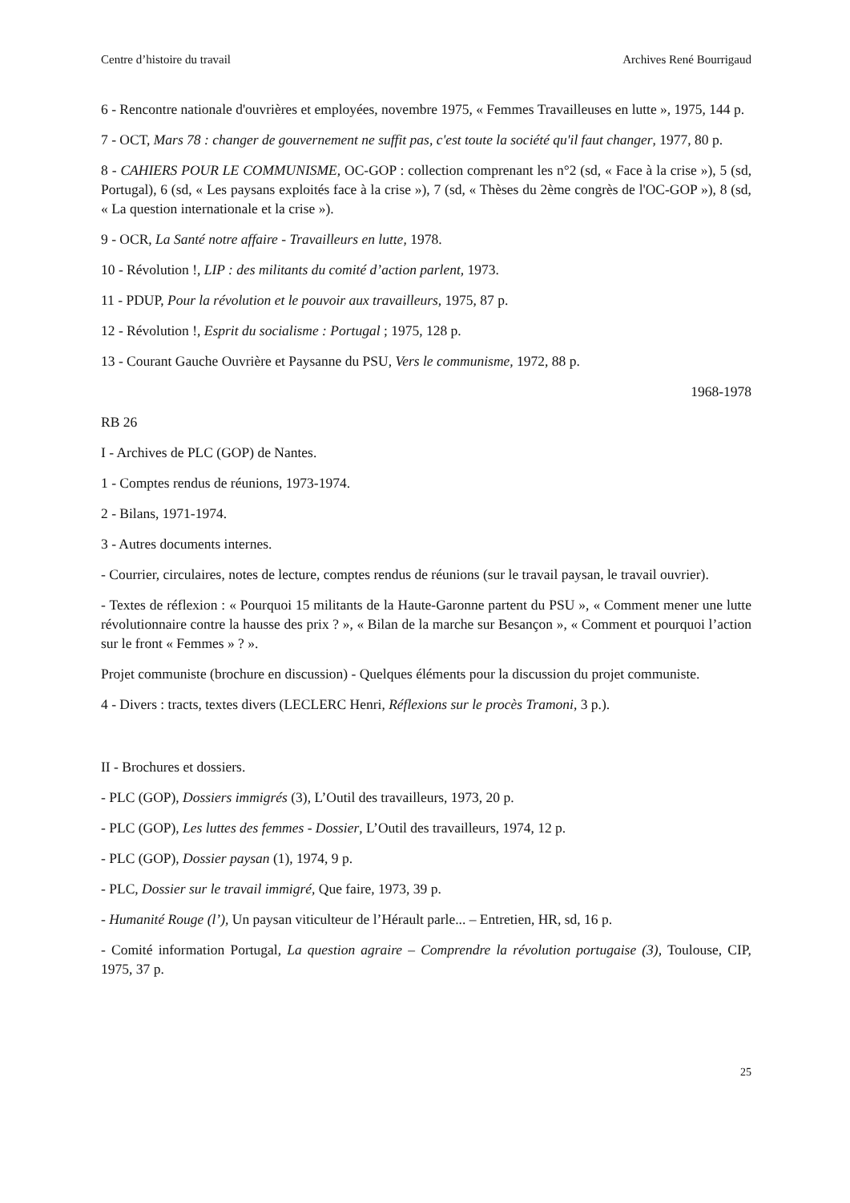Centre d’histoire du travail Archives René Bourrigaud
6 - Rencontre nationale d'ouvrières et employées, novembre 1975, « Femmes Travailleuses en lutte », 1975, 144 p.
7 - OCT, Mars 78 : changer de gouvernement ne suffit pas, c'est toute la société qu'il faut changer, 1977, 80 p.
8 - CAHIERS POUR LE COMMUNISME, OC-GOP : collection comprenant les n°2 (sd, « Face à la crise »), 5 (sd, Portugal), 6 (sd, « Les paysans exploités face à la crise »), 7 (sd, « Thèses du 2ème congrès de l'OC-GOP »), 8 (sd, « La question internationale et la crise »).
9 - OCR, La Santé notre affaire - Travailleurs en lutte, 1978.
10 - Révolution !, LIP : des militants du comité d’action parlent, 1973.
11 - PDUP, Pour la révolution et le pouvoir aux travailleurs, 1975, 87 p.
12 - Révolution !, Esprit du socialisme : Portugal ; 1975, 128 p.
13 - Courant Gauche Ouvrière et Paysanne du PSU, Vers le communisme, 1972, 88 p.
1968-1978
RB 26
I - Archives de PLC (GOP) de Nantes.
1 - Comptes rendus de réunions, 1973-1974.
2 - Bilans, 1971-1974.
3 - Autres documents internes.
- Courrier, circulaires, notes de lecture, comptes rendus de réunions (sur le travail paysan, le travail ouvrier).
- Textes de réflexion : « Pourquoi 15 militants de la Haute-Garonne partent du PSU », « Comment mener une lutte révolutionnaire contre la hausse des prix ? », « Bilan de la marche sur Besançon », « Comment et pourquoi l’action sur le front « Femmes » ? ».
Projet communiste (brochure en discussion) - Quelques éléments pour la discussion du projet communiste.
4 - Divers : tracts, textes divers (LECLERC Henri, Réflexions sur le procès Tramoni, 3 p.).
II - Brochures et dossiers.
- PLC (GOP), Dossiers immigrés (3), L’Outil des travailleurs, 1973, 20 p.
- PLC (GOP), Les luttes des femmes - Dossier, L’Outil des travailleurs, 1974, 12 p.
- PLC (GOP), Dossier paysan (1), 1974, 9 p.
- PLC, Dossier sur le travail immigré, Que faire, 1973, 39 p.
- Humanité Rouge (l’), Un paysan viticulteur de l’Hérault parle... – Entretien, HR, sd, 16 p.
- Comité information Portugal, La question agraire – Comprendre la révolution portugaise (3), Toulouse, CIP, 1975, 37 p.
25